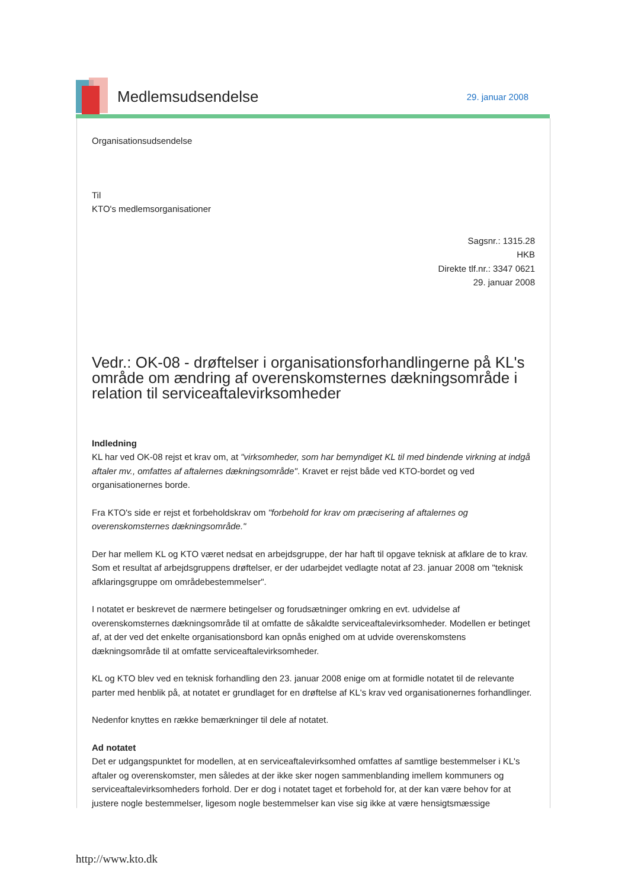Medlemsudsendelse
29. januar 2008
Organisationsudsendelse
Til
KTO's medlemsorganisationer
Sagsnr.: 1315.28
HKB
Direkte tlf.nr.: 3347 0621
29. januar 2008
Vedr.: OK-08 - drøftelser i organisationsforhandlingerne på KL's område om ændring af overenskomsternes dækningsområde i relation til serviceaftalevirksomheder
Indledning
KL har ved OK-08 rejst et krav om, at "virksomheder, som har bemyndiget KL til med bindende virkning at indgå aftaler mv., omfattes af aftalernes dækningsområde". Kravet er rejst både ved KTO-bordet og ved organisationernes borde.
Fra KTO's side er rejst et forbeholdskrav om "forbehold for krav om præcisering af aftalernes og overenskomsternes dækningsområde."
Der har mellem KL og KTO været nedsat en arbejdsgruppe, der har haft til opgave teknisk at afklare de to krav. Som et resultat af arbejdsgruppens drøftelser, er der udarbejdet vedlagte notat af 23. januar 2008 om "teknisk afklaringsgruppe om områdebestemmelser".
I notatet er beskrevet de nærmere betingelser og forudsætninger omkring en evt. udvidelse af overenskomsternes dækningsområde til at omfatte de såkaldte serviceaftalevirksomheder. Modellen er betinget af, at der ved det enkelte organisationsbord kan opnås enighed om at udvide overenskomstens dækningsområde til at omfatte serviceaftalevirksomheder.
KL og KTO blev ved en teknisk forhandling den 23. januar 2008 enige om at formidle notatet til de relevante parter med henblik på, at notatet er grundlaget for en drøftelse af KL's krav ved organisationernes forhandlinger.
Nedenfor knyttes en række bemærkninger til dele af notatet.
Ad notatet
Det er udgangspunktet for modellen, at en serviceaftalevirksomhed omfattes af samtlige bestemmelser i KL's aftaler og overenskomster, men således at der ikke sker nogen sammenblanding imellem kommuners og serviceaftalevirksomheders forhold. Der er dog i notatet taget et forbehold for, at der kan være behov for at justere nogle bestemmelser, ligesom nogle bestemmelser kan vise sig ikke at være hensigtsmæssige
http://www.kto.dk